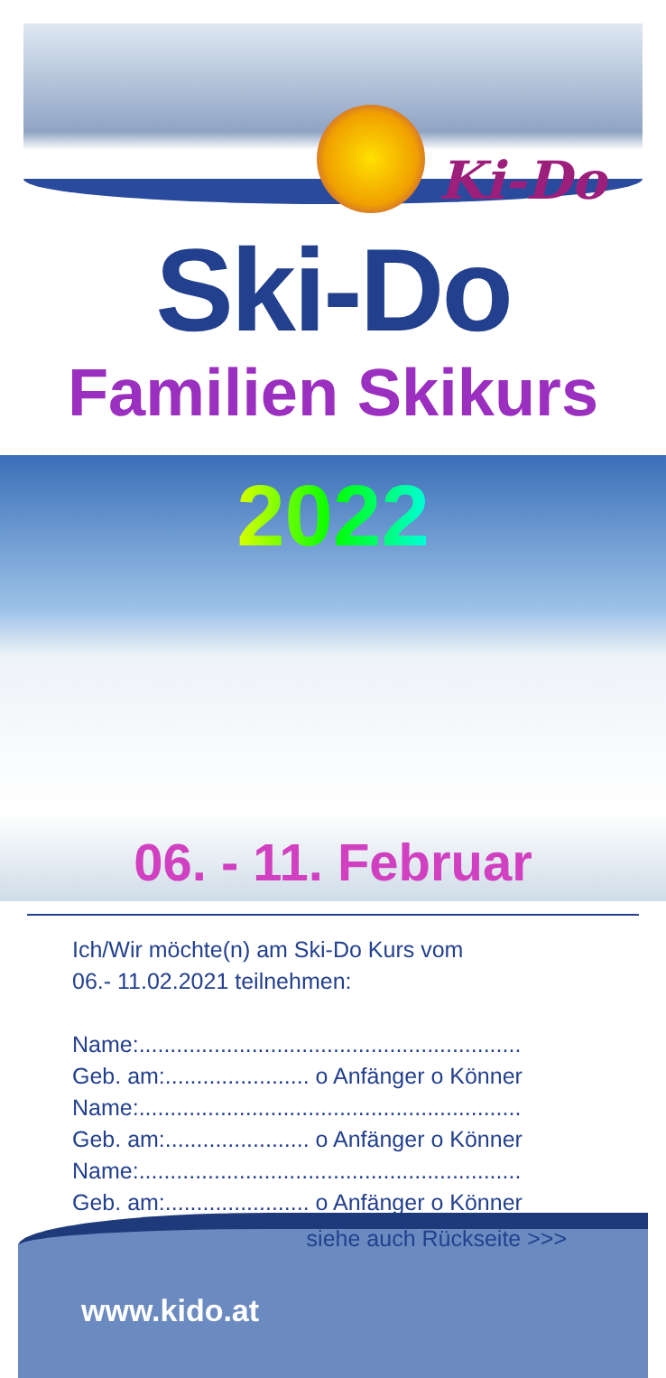Ki-Do
Ski-Do
Familien Skikurs
2022
06. - 11. Februar
Ich/Wir möchte(n) am Ski-Do Kurs vom
06.- 11.02.2021 teilnehmen:
Name:.............................................................
Geb. am:....................... o Anfänger o Könner
Name:.............................................................
Geb. am:....................... o Anfänger o Könner
Name:.............................................................
Geb. am:....................... o Anfänger o Könner
siehe auch Rückseite >>>
www.kido.at